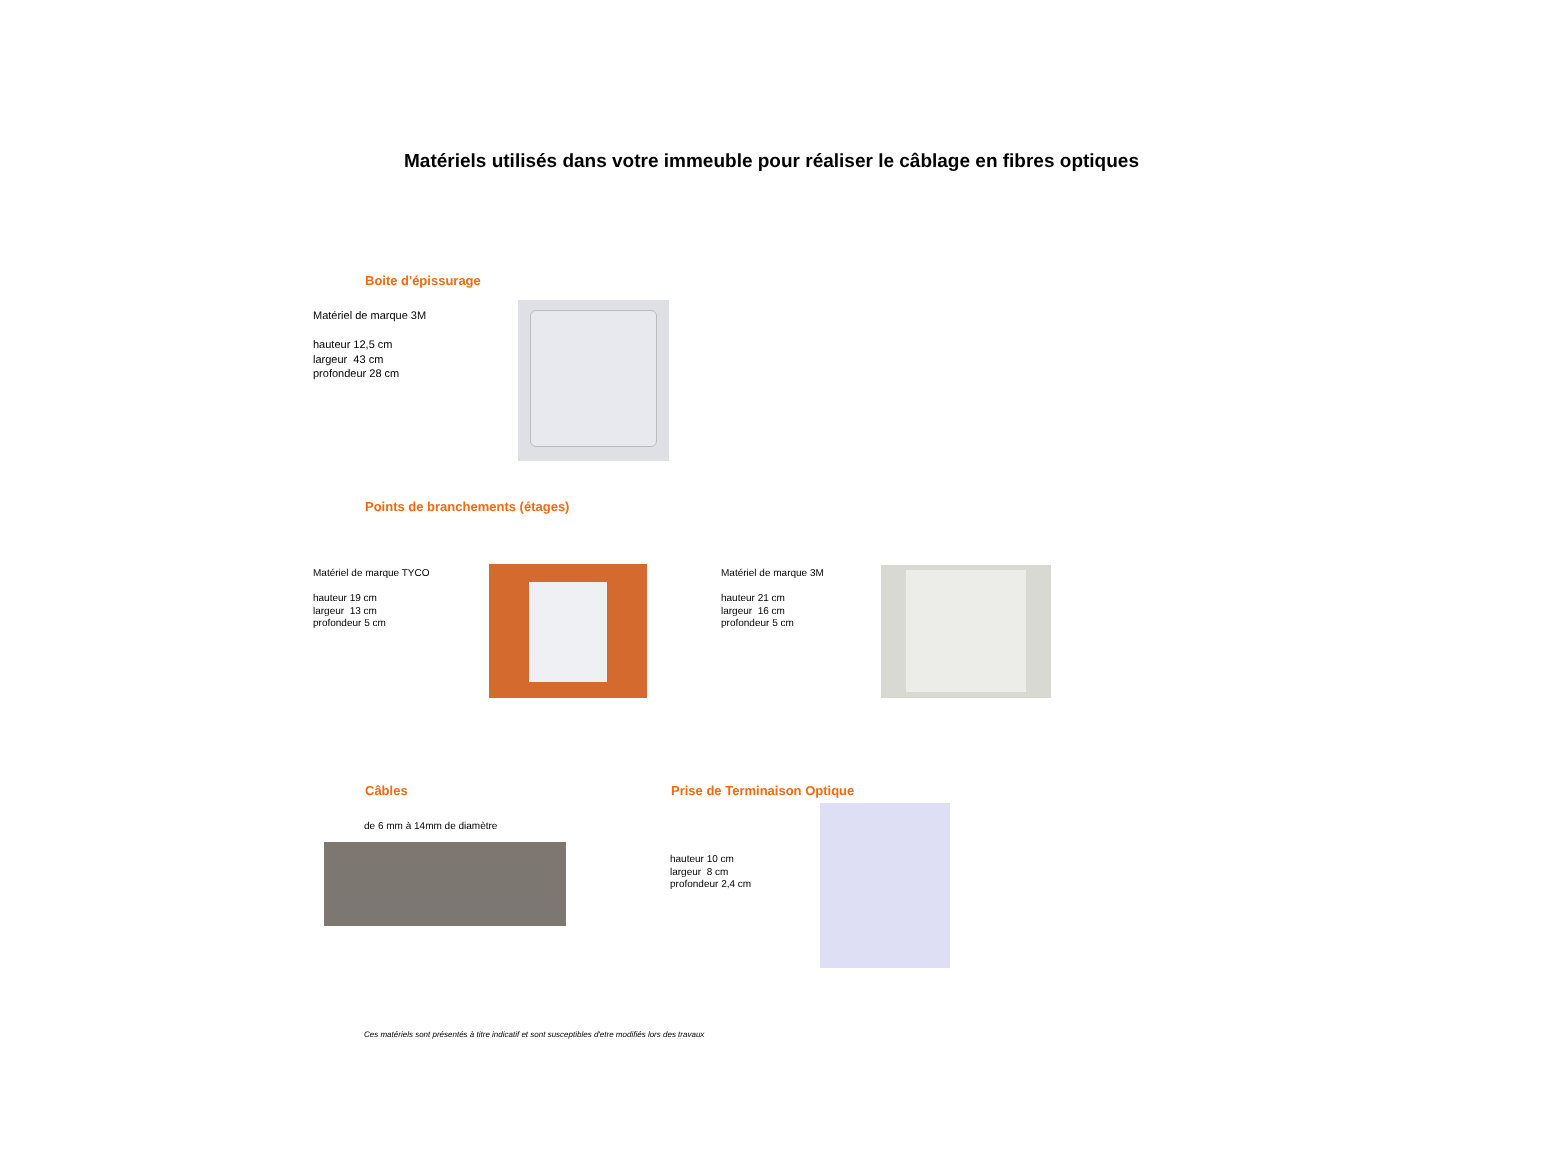Matériels utilisés dans votre immeuble pour réaliser le câblage en fibres optiques
Boite d'épissurage
Matériel de marque 3M
hauteur 12,5 cm
largeur 43 cm
profondeur 28 cm
Points de branchements (étages)
Matériel de marque TYCO
hauteur 19 cm
largeur 13 cm
profondeur 5 cm
Matériel de marque 3M
hauteur 21 cm
largeur 16 cm
profondeur 5 cm
Câbles
de 6 mm à 14mm de diamètre
Prise de Terminaison Optique
hauteur 10 cm
largeur 8 cm
profondeur 2,4 cm
Ces matériels sont présentés à titre indicatif et sont susceptibles d'etre modifiés lors des travaux